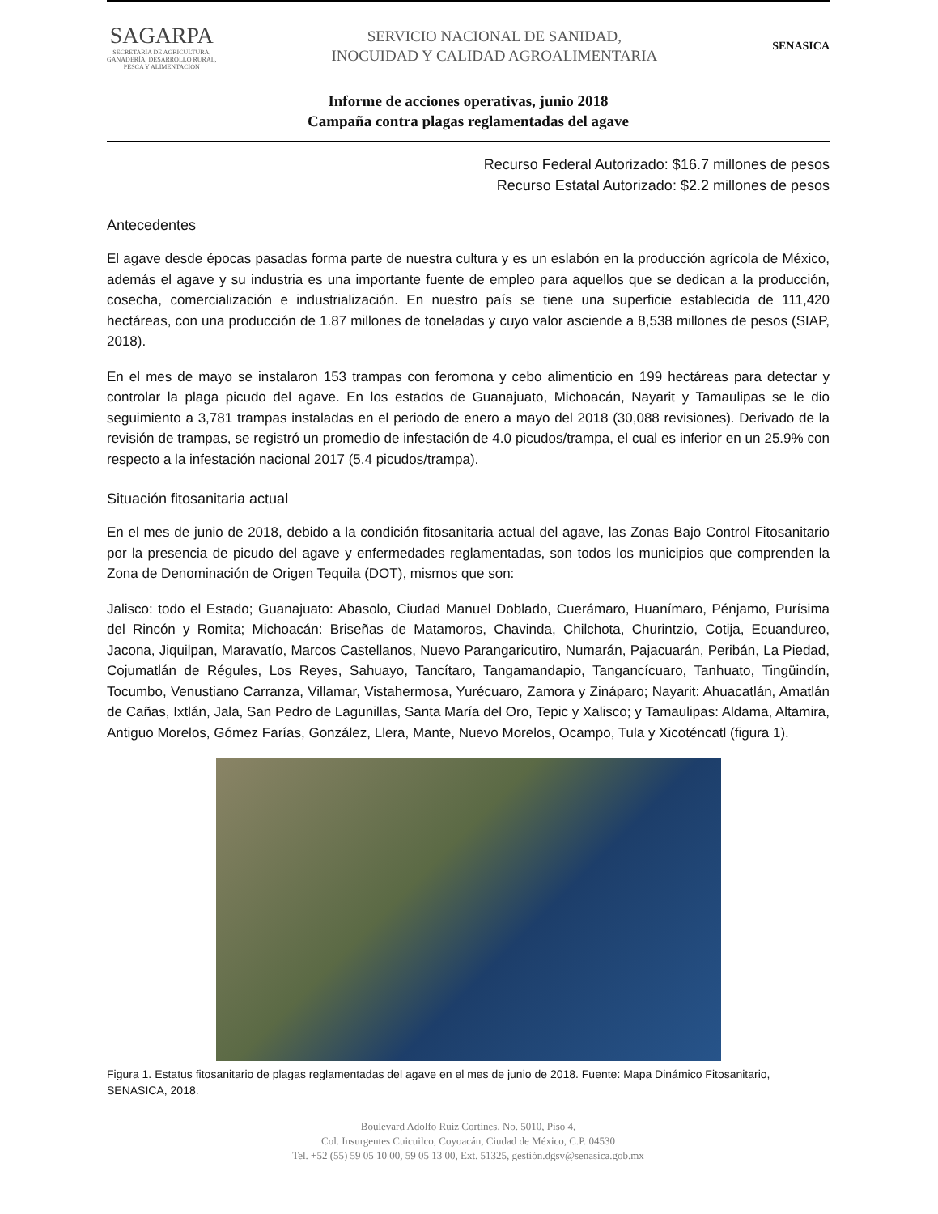SAGARPA
SECRETARÍA DE AGRICULTURA,
GANADERÍA, DESARROLLO RURAL,
PESCA Y ALIMENTACIÓN
SERVICIO NACIONAL DE SANIDAD,
INOCUIDAD Y CALIDAD AGROALIMENTARIA
SENASICA
Informe de acciones operativas, junio 2018
Campaña contra plagas reglamentadas del agave
Recurso Federal Autorizado: $16.7 millones de pesos
Recurso Estatal Autorizado: $2.2 millones de pesos
Antecedentes
El agave desde épocas pasadas forma parte de nuestra cultura y es un eslabón en la producción agrícola de México, además el agave y su industria es una importante fuente de empleo para aquellos que se dedican a la producción, cosecha, comercialización e industrialización. En nuestro país se tiene una superficie establecida de 111,420 hectáreas, con una producción de 1.87 millones de toneladas y cuyo valor asciende a 8,538 millones de pesos (SIAP, 2018).
En el mes de mayo se instalaron 153 trampas con feromona y cebo alimenticio en 199 hectáreas para detectar y controlar la plaga picudo del agave. En los estados de Guanajuato, Michoacán, Nayarit y Tamaulipas se le dio seguimiento a 3,781 trampas instaladas en el periodo de enero a mayo del 2018 (30,088 revisiones). Derivado de la revisión de trampas, se registró un promedio de infestación de 4.0 picudos/trampa, el cual es inferior en un 25.9% con respecto a la infestación nacional 2017 (5.4 picudos/trampa).
Situación fitosanitaria actual
En el mes de junio de 2018, debido a la condición fitosanitaria actual del agave, las Zonas Bajo Control Fitosanitario por la presencia de picudo del agave y enfermedades reglamentadas, son todos los municipios que comprenden la Zona de Denominación de Origen Tequila (DOT), mismos que son:
Jalisco: todo el Estado; Guanajuato: Abasolo, Ciudad Manuel Doblado, Cuerámaro, Huanímaro, Pénjamo, Purísima del Rincón y Romita; Michoacán: Briseñas de Matamoros, Chavinda, Chilchota, Churintzio, Cotija, Ecuandureo, Jacona, Jiquilpan, Maravatío, Marcos Castellanos, Nuevo Parangaricutiro, Numarán, Pajacuarán, Peribán, La Piedad, Cojumatlán de Régules, Los Reyes, Sahuayo, Tancítaro, Tangamandapio, Tangancícuaro, Tanhuato, Tingüindín, Tocumbo, Venustiano Carranza, Villamar, Vistahermosa, Yurécuaro, Zamora y Zináparo; Nayarit: Ahuacatlán, Amatlán de Cañas, Ixtlán, Jala, San Pedro de Lagunillas, Santa María del Oro, Tepic y Xalisco; y Tamaulipas: Aldama, Altamira, Antiguo Morelos, Gómez Farías, González, Llera, Mante, Nuevo Morelos, Ocampo, Tula y Xicoténcatl (figura 1).
Figura 1. Estatus fitosanitario de plagas reglamentadas del agave en el mes de junio de 2018. Fuente: Mapa Dinámico Fitosanitario, SENASICA, 2018.
Boulevard Adolfo Ruiz Cortines, No. 5010, Piso 4,
Col. Insurgentes Cuicuilco, Coyoacán, Ciudad de México, C.P. 04530
Tel. +52 (55) 59 05 10 00, 59 05 13 00, Ext. 51325, gestión.dgsv@senasica.gob.mx